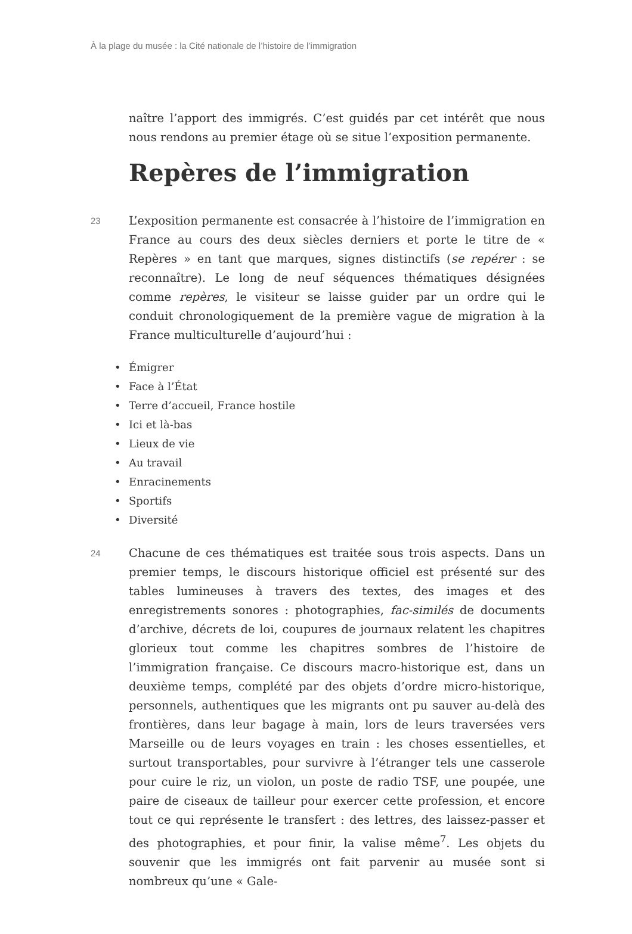À la plage du musée : la Cité nationale de l’histoire de l’immigration
naître l’apport des immigrés. C’est guidés par cet intérêt que nous nous rendons au premier étage où se situe l’exposition permanente.
Repères de l’immigration
23
L’exposition permanente est consacrée à l’histoire de l’immigration en France au cours des deux siècles derniers et porte le titre de « Repères » en tant que marques, signes distinctifs (se repérer : se reconnaître). Le long de neuf séquences thématiques désignées comme repères, le visiteur se laisse guider par un ordre qui le conduit chronologiquement de la première vague de migration à la France multiculturelle d’aujourd’hui :
• Émigrer
• Face à l’État
• Terre d’accueil, France hostile
• Ici et là-bas
• Lieux de vie
• Au travail
• Enracinements
• Sportifs
• Diversité
24
Chacune de ces thématiques est traitée sous trois aspects. Dans un premier temps, le discours historique officiel est présenté sur des tables lumineuses à travers des textes, des images et des enregistrements sonores : photographies, fac-similés de documents d’archive, décrets de loi, coupures de journaux relatent les chapitres glorieux tout comme les chapitres sombres de l’histoire de l’immigration française. Ce discours macro-historique est, dans un deuxième temps, complété par des objets d’ordre micro-historique, personnels, authentiques que les migrants ont pu sauver au-delà des frontières, dans leur bagage à main, lors de leurs traversées vers Marseille ou de leurs voyages en train : les choses essentielles, et surtout transportables, pour survivre à l’étranger tels une casserole pour cuire le riz, un violon, un poste de radio TSF, une poupée, une paire de ciseaux de tailleur pour exercer cette profession, et encore tout ce qui représente le transfert : des lettres, des laissez-passer et des photographies, et pour finir, la valise même<sup>7</sup>. Les objets du souvenir que les immigrés ont fait parvenir au musée sont si nombreux qu’une « Gale-